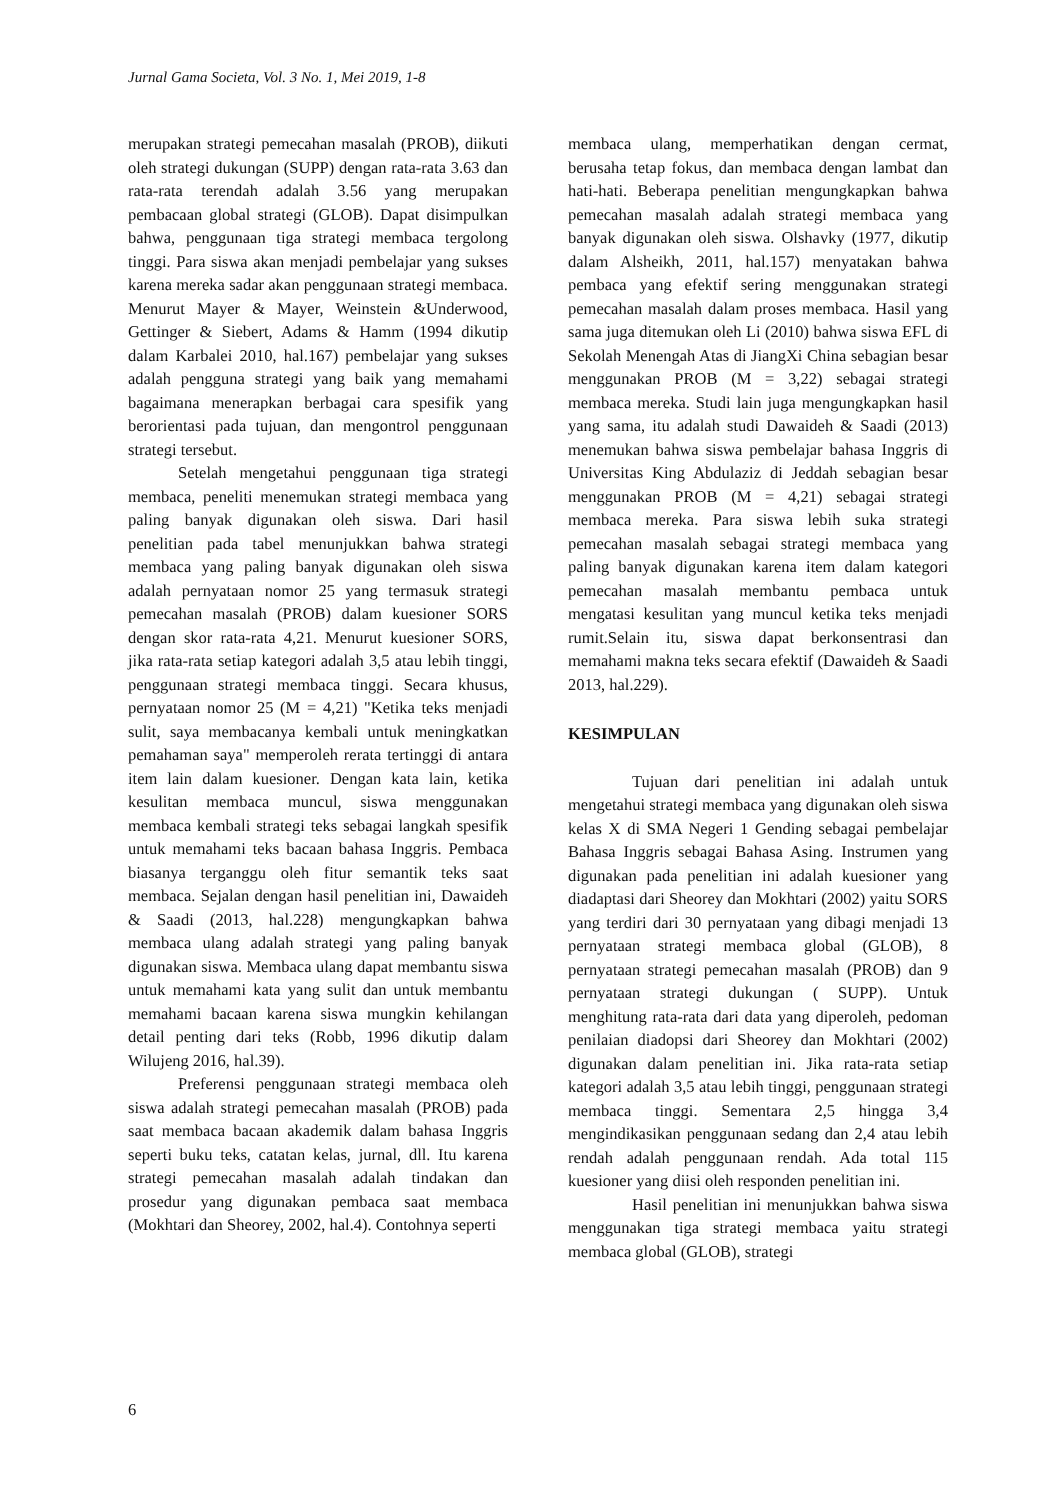Jurnal Gama Societa, Vol. 3 No. 1, Mei 2019, 1-8
merupakan strategi pemecahan masalah (PROB), diikuti oleh strategi dukungan (SUPP) dengan rata-rata 3.63 dan rata-rata terendah adalah 3.56 yang merupakan pembacaan global strategi (GLOB). Dapat disimpulkan bahwa, penggunaan tiga strategi membaca tergolong tinggi. Para siswa akan menjadi pembelajar yang sukses karena mereka sadar akan penggunaan strategi membaca. Menurut Mayer & Mayer, Weinstein &Underwood, Gettinger & Siebert, Adams & Hamm (1994 dikutip dalam Karbalei 2010, hal.167) pembelajar yang sukses adalah pengguna strategi yang baik yang memahami bagaimana menerapkan berbagai cara spesifik yang berorientasi pada tujuan, dan mengontrol penggunaan strategi tersebut.
Setelah mengetahui penggunaan tiga strategi membaca, peneliti menemukan strategi membaca yang paling banyak digunakan oleh siswa. Dari hasil penelitian pada tabel menunjukkan bahwa strategi membaca yang paling banyak digunakan oleh siswa adalah pernyataan nomor 25 yang termasuk strategi pemecahan masalah (PROB) dalam kuesioner SORS dengan skor rata-rata 4,21. Menurut kuesioner SORS, jika rata-rata setiap kategori adalah 3,5 atau lebih tinggi, penggunaan strategi membaca tinggi. Secara khusus, pernyataan nomor 25 (M = 4,21) "Ketika teks menjadi sulit, saya membacanya kembali untuk meningkatkan pemahaman saya" memperoleh rerata tertinggi di antara item lain dalam kuesioner. Dengan kata lain, ketika kesulitan membaca muncul, siswa menggunakan membaca kembali strategi teks sebagai langkah spesifik untuk memahami teks bacaan bahasa Inggris. Pembaca biasanya terganggu oleh fitur semantik teks saat membaca. Sejalan dengan hasil penelitian ini, Dawaideh & Saadi (2013, hal.228) mengungkapkan bahwa membaca ulang adalah strategi yang paling banyak digunakan siswa. Membaca ulang dapat membantu siswa untuk memahami kata yang sulit dan untuk membantu memahami bacaan karena siswa mungkin kehilangan detail penting dari teks (Robb, 1996 dikutip dalam Wilujeng 2016, hal.39).
Preferensi penggunaan strategi membaca oleh siswa adalah strategi pemecahan masalah (PROB) pada saat membaca bacaan akademik dalam bahasa Inggris seperti buku teks, catatan kelas, jurnal, dll. Itu karena strategi pemecahan masalah adalah tindakan dan prosedur yang digunakan pembaca saat membaca (Mokhtari dan Sheorey, 2002, hal.4). Contohnya seperti
membaca ulang, memperhatikan dengan cermat, berusaha tetap fokus, dan membaca dengan lambat dan hati-hati. Beberapa penelitian mengungkapkan bahwa pemecahan masalah adalah strategi membaca yang banyak digunakan oleh siswa. Olshavky (1977, dikutip dalam Alsheikh, 2011, hal.157) menyatakan bahwa pembaca yang efektif sering menggunakan strategi pemecahan masalah dalam proses membaca. Hasil yang sama juga ditemukan oleh Li (2010) bahwa siswa EFL di Sekolah Menengah Atas di JiangXi China sebagian besar menggunakan PROB (M = 3,22) sebagai strategi membaca mereka. Studi lain juga mengungkapkan hasil yang sama, itu adalah studi Dawaideh & Saadi (2013) menemukan bahwa siswa pembelajar bahasa Inggris di Universitas King Abdulaziz di Jeddah sebagian besar menggunakan PROB (M = 4,21) sebagai strategi membaca mereka. Para siswa lebih suka strategi pemecahan masalah sebagai strategi membaca yang paling banyak digunakan karena item dalam kategori pemecahan masalah membantu pembaca untuk mengatasi kesulitan yang muncul ketika teks menjadi rumit.Selain itu, siswa dapat berkonsentrasi dan memahami makna teks secara efektif (Dawaideh & Saadi 2013, hal.229).
KESIMPULAN
Tujuan dari penelitian ini adalah untuk mengetahui strategi membaca yang digunakan oleh siswa kelas X di SMA Negeri 1 Gending sebagai pembelajar Bahasa Inggris sebagai Bahasa Asing. Instrumen yang digunakan pada penelitian ini adalah kuesioner yang diadaptasi dari Sheorey dan Mokhtari (2002) yaitu SORS yang terdiri dari 30 pernyataan yang dibagi menjadi 13 pernyataan strategi membaca global (GLOB), 8 pernyataan strategi pemecahan masalah (PROB) dan 9 pernyataan strategi dukungan ( SUPP). Untuk menghitung rata-rata dari data yang diperoleh, pedoman penilaian diadopsi dari Sheorey dan Mokhtari (2002) digunakan dalam penelitian ini. Jika rata-rata setiap kategori adalah 3,5 atau lebih tinggi, penggunaan strategi membaca tinggi. Sementara 2,5 hingga 3,4 mengindikasikan penggunaan sedang dan 2,4 atau lebih rendah adalah penggunaan rendah. Ada total 115 kuesioner yang diisi oleh responden penelitian ini.
Hasil penelitian ini menunjukkan bahwa siswa menggunakan tiga strategi membaca yaitu strategi membaca global (GLOB), strategi
6